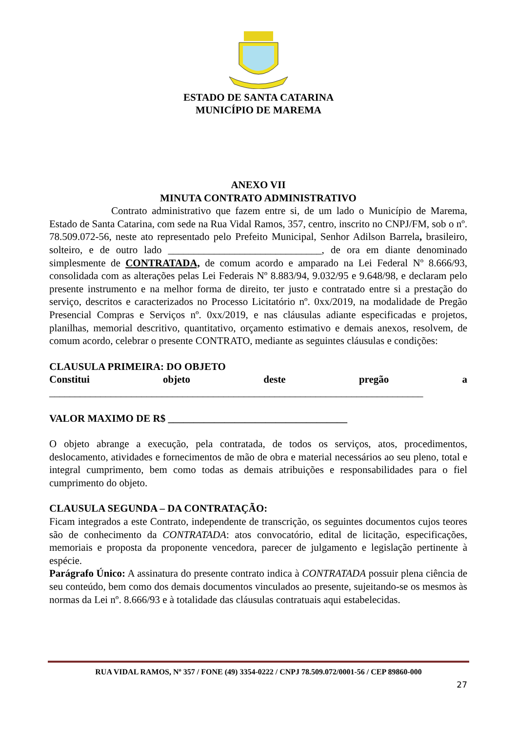ESTADO DE SANTA CATARINA
MUNICÍPIO DE MAREMA
ANEXO VII
MINUTA CONTRATO ADMINISTRATIVO
Contrato administrativo que fazem entre si, de um lado o Município de Marema, Estado de Santa Catarina, com sede na Rua Vidal Ramos, 357, centro, inscrito no CNPJ/FM, sob o nº. 78.509.072-56, neste ato representado pelo Prefeito Municipal, Senhor Adilson Barrela, brasileiro, solteiro, e de outro lado ______________________________, de ora em diante denominado simplesmente de CONTRATADA, de comum acordo e amparado na Lei Federal Nº 8.666/93, consolidada com as alterações pelas Lei Federais Nº 8.883/94, 9.032/95 e 9.648/98, e declaram pelo presente instrumento e na melhor forma de direito, ter justo e contratado entre si a prestação do serviço, descritos e caracterizados no Processo Licitatório nº. 0xx/2019, na modalidade de Pregão Presencial Compras e Serviços nº. 0xx/2019, e nas cláusulas adiante especificadas e projetos, planilhas, memorial descritivo, quantitativo, orçamento estimativo e demais anexos, resolvem, de comum acordo, celebrar o presente CONTRATO, mediante as seguintes cláusulas e condições:
CLAUSULA PRIMEIRA: DO OBJETO
Constitui objeto deste pregão a
_________________________________________________________________________
VALOR MAXIMO DE R$ ___________________________________
O objeto abrange a execução, pela contratada, de todos os serviços, atos, procedimentos, deslocamento, atividades e fornecimentos de mão de obra e material necessários ao seu pleno, total e integral cumprimento, bem como todas as demais atribuições e responsabilidades para o fiel cumprimento do objeto.
CLAUSULA SEGUNDA – DA CONTRATAÇÃO:
Ficam integrados a este Contrato, independente de transcrição, os seguintes documentos cujos teores são de conhecimento da CONTRATADA: atos convocatório, edital de licitação, especificações, memoriais e proposta da proponente vencedora, parecer de julgamento e legislação pertinente à espécie.
Parágrafo Único: A assinatura do presente contrato indica à CONTRATADA possuir plena ciência de seu conteúdo, bem como dos demais documentos vinculados ao presente, sujeitando-se os mesmos às normas da Lei nº. 8.666/93 e à totalidade das cláusulas contratuais aqui estabelecidas.
RUA VIDAL RAMOS, Nº 357 / FONE (49) 3354-0222 / CNPJ 78.509.072/0001-56 / CEP 89860-000
27